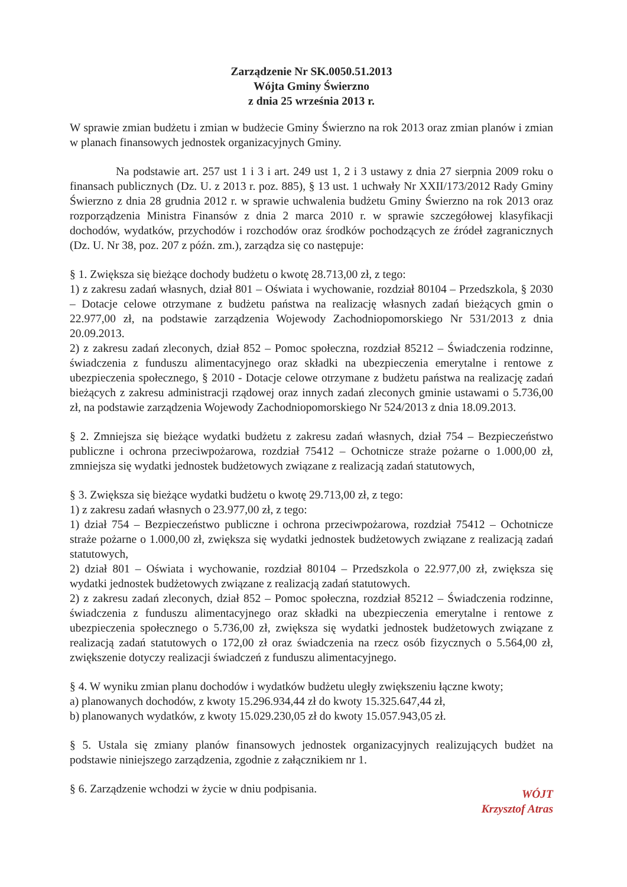Zarządzenie Nr SK.0050.51.2013
Wójta Gminy Świerzno
z dnia 25 września 2013 r.
W sprawie zmian budżetu i zmian w budżecie Gminy Świerzno na rok 2013 oraz zmian planów i zmian w planach finansowych jednostek organizacyjnych Gminy.
Na podstawie art. 257 ust 1 i 3 i art. 249 ust 1, 2 i 3 ustawy z dnia 27 sierpnia 2009 roku o finansach publicznych (Dz. U. z 2013 r. poz. 885), § 13 ust. 1 uchwały Nr XXII/173/2012 Rady Gminy Świerzno z dnia 28 grudnia 2012 r. w sprawie uchwalenia budżetu Gminy Świerzno na rok 2013 oraz rozporządzenia Ministra Finansów z dnia 2 marca 2010 r. w sprawie szczegółowej klasyfikacji dochodów, wydatków, przychodów i rozchodów oraz środków pochodzących ze źródeł zagranicznych (Dz. U. Nr 38, poz. 207 z późn. zm.), zarządza się co następuje:
§ 1. Zwiększa się bieżące dochody budżetu o kwotę 28.713,00 zł, z tego:
1) z zakresu zadań własnych, dział 801 – Oświata i wychowanie, rozdział 80104 – Przedszkola, § 2030 – Dotacje celowe otrzymane z budżetu państwa na realizację własnych zadań bieżących gmin o 22.977,00 zł, na podstawie zarządzenia Wojewody Zachodniopomorskiego Nr 531/2013 z dnia 20.09.2013.
2) z zakresu zadań zleconych, dział 852 – Pomoc społeczna, rozdział 85212 – Świadczenia rodzinne, świadczenia z funduszu alimentacyjnego oraz składki na ubezpieczenia emerytalne i rentowe z ubezpieczenia społecznego, § 2010 - Dotacje celowe otrzymane z budżetu państwa na realizację zadań bieżących z zakresu administracji rządowej oraz innych zadań zleconych gminie ustawami o 5.736,00 zł, na podstawie zarządzenia Wojewody Zachodniopomorskiego Nr 524/2013 z dnia 18.09.2013.
§ 2. Zmniejsza się bieżące wydatki budżetu z zakresu zadań własnych, dział 754 – Bezpieczeństwo publiczne i ochrona przeciwpożarowa, rozdział 75412 – Ochotnicze straże pożarne o 1.000,00 zł, zmniejsza się wydatki jednostek budżetowych związane z realizacją zadań statutowych,
§ 3. Zwiększa się bieżące wydatki budżetu o kwotę 29.713,00 zł, z tego:
1) z zakresu zadań własnych o 23.977,00 zł, z tego:
1) dział 754 – Bezpieczeństwo publiczne i ochrona przeciwpożarowa, rozdział 75412 – Ochotnicze straże pożarne o 1.000,00 zł, zwiększa się wydatki jednostek budżetowych związane z realizacją zadań statutowych,
2) dział 801 – Oświata i wychowanie, rozdział 80104 – Przedszkola o 22.977,00 zł, zwiększa się wydatki jednostek budżetowych związane z realizacją zadań statutowych.
2) z zakresu zadań zleconych, dział 852 – Pomoc społeczna, rozdział 85212 – Świadczenia rodzinne, świadczenia z funduszu alimentacyjnego oraz składki na ubezpieczenia emerytalne i rentowe z ubezpieczenia społecznego o 5.736,00 zł, zwiększa się wydatki jednostek budżetowych związane z realizacją zadań statutowych o 172,00 zł oraz świadczenia na rzecz osób fizycznych o 5.564,00 zł, zwiększenie dotyczy realizacji świadczeń z funduszu alimentacyjnego.
§ 4. W wyniku zmian planu dochodów i wydatków budżetu uległy zwiększeniu łączne kwoty;
a) planowanych dochodów, z kwoty 15.296.934,44 zł do kwoty 15.325.647,44 zł,
b) planowanych wydatków, z kwoty 15.029.230,05 zł do kwoty 15.057.943,05 zł.
§ 5. Ustala się zmiany planów finansowych jednostek organizacyjnych realizujących budżet na podstawie niniejszego zarządzenia, zgodnie z załącznikiem nr 1.
§ 6. Zarządzenie wchodzi w życie w dniu podpisania.
WÓJT
Krzysztof Atras